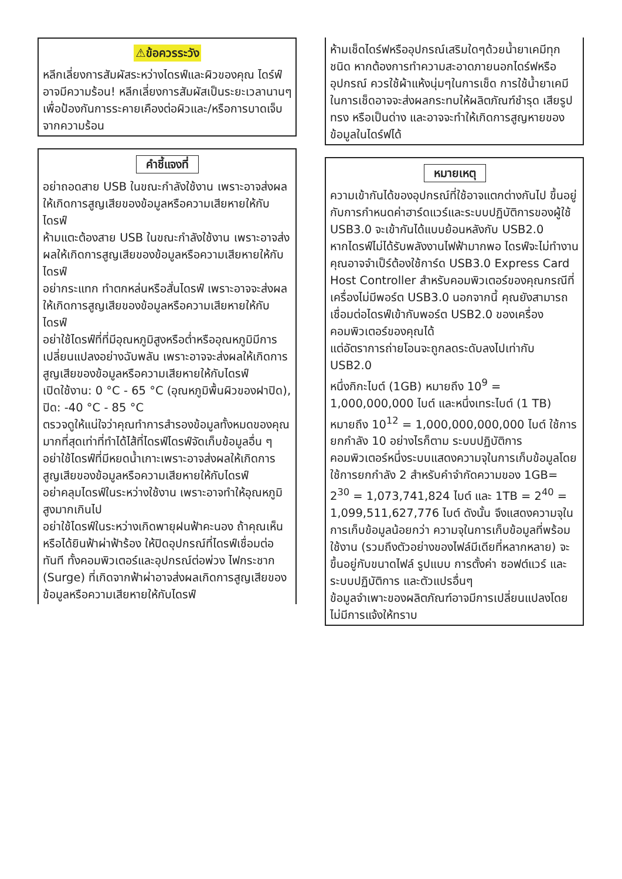⚠ข้อควรระวัง
หลีกเลี่ยงการสัมผัสระหว่างไดรฟ์และผิวของคุณ ไดร์ฟ์อาจมีความร้อน! หลีกเลี่ยงการสัมผัสเป็นระยะเวลานานๆ เพื่อป้องกันการระคายเคืองต่อผิวและ/หรือการบาดเจ็บจากความร้อน
คำชี้แจงที่
อย่าถอดสาย USB ในขณะกำลังใช้งาน เพราะอาจส่งผลให้เกิดการสูญเสียของข้อมูลหรือความเสียหายให้กับไดรฟ์
ห้ามแตะต้องสาย USB ในขณะกำลังใช้งาน เพราะอาจส่งผลให้เกิดการสูญเสียของข้อมูลหรือความเสียหายให้กับไดรฟ์
อย่ากระแทก ทำตกหล่นหรือสั่นไดรฟ์ เพราะอาจจะส่งผลให้เกิดการสูญเสียของข้อมูลหรือความเสียหายให้กับไดรฟ์
อย่าใช้ไดรฟ์ที่ที่มีอุณหภูมิสูงหรือต่ำหรืออุณหภูมิมีการเปลี่ยนแปลงอย่างฉับพลัน เพราะอาจจะส่งผลให้เกิดการสูญเสียของข้อมูลหรือความเสียหายให้กับไดรฟ์
เปิดใช้งาน: 0 °C - 65 °C (อุณหภูมิพื้นผิวของฝาปิด), ปิด: -40 °C - 85 °C
ตรวจดูให้แน่ใจว่าคุณทำการสำรองข้อมูลทั้งหมดของคุณมากที่สุดเท่าที่ทำได้ไส้ที่ไดรฟ์ไดรฟ์จัดเก็บข้อมูลอื่น ๆ
อย่าใช้ไดรฟ์ที่มีหยดน้ำเกาะเพราะอาจส่งผลให้เกิดการสูญเสียของข้อมูลหรือความเสียหายให้กับไดรฟ์
อย่าคลุมไดรฟ์ในระหว่างใช้งาน เพราะอาจทำให้อุณหภูมิสูงมากเกินไป
อย่าใช้ไดรฟ์ในระหว่างเกิดพายุฝนฟ้าคะนอง ถ้าคุณเห็นหรือได้ยินฟ้าผ่าฟ้าร้อง ให้ปิดอุปกรณ์ที่ไดรฟ์เชื่อมต่อทันที ทั้งคอมพิวเตอร์และอุปกรณ์ต่อพ่วง ไฟกระชาก (Surge) ที่เกิดจากฟ้าผ่าอาจส่งผลเกิดการสูญเสียของข้อมูลหรือความเสียหายให้กับไดรฟ์
ห้ามเช็ดไดร์ฟหรืออุปกรณ์เสริมใดๆด้วยน้ำยาเคมีทุกชนิด หากต้องการทำความสะอาดภายนอกไดร์ฟหรืออุปกรณ์ ควรใช้ผ้าแห้งนุ่มๆในการเช็ด การใช้น้ำยาเคมีในการเช็ดอาจจะส่งผลกระทบให้ผลิตภัณฑ์ชำรุด เสียรูปทรง หรือเป็นด่าง และอาจจะทำให้เกิดการสูญหายของข้อมูลในไดร์ฟได้
หมายเหตุ
ความเข้ากันได้ของอุปกรณ์ที่ใช้อาจแตกต่างกันไป ขึ้นอยู่กับการกำหนดค่าฮาร์ดแวร์และระบบปฏิบัติการของผู้ใช้
USB3.0 จะเข้ากันได้แบบย้อนหลังกับ USB2.0
หากไดรฟ์ไม่ได้รับพลังงานไฟฟ้ามากพอ ไดรฟ์จะไม่ทำงาน
คุณอาจจำเป็ร์ต้องใช้การ์ด USB3.0 Express Card Host Controller สำหรับคอมพิวเตอร์ของคุณกรณีที่เครื่องไม่มีพอร์ต USB3.0 นอกจากนี้ คุณยังสามารถเชื่อมต่อไดรฟ์เข้ากับพอร์ต USB2.0 ของเครื่องคอมพิวเตอร์ของคุณได้
แต่อัตราการถ่ายโอนจะถูกลดระดับลงไปเท่ากับ USB2.0
หนึ่งกิกะไบต์ (1GB) หมายถึง 10<sup>9</sup> = 1,000,000,000 ไบต์ และหนึ่งเทระไบต์ (1 TB) หมายถึง 10<sup>12</sup> = 1,000,000,000,000 ไบต์ ใช้การยกกำลัง 10 อย่างไรก็ตาม ระบบปฏิบัติการคอมพิวเตอร์หนึ่งระบบแสดงความจุในการเก็บข้อมูลโดยใช้การยกกำลัง 2 สำหรับคำจำกัดความของ 1GB= 2<sup>30</sup> = 1,073,741,824 ไบต์ และ 1TB = 2<sup>40</sup> = 1,099,511,627,776 ไบต์ ดังนั้น จึงแสดงความจุในการเก็บข้อมูลน้อยกว่า ความจุในการเก็บข้อมูลที่พร้อมใช้งาน (รวมถึงตัวอย่างของไฟล์มีเดียที่หลากหลาย) จะขึ้นอยู่กับขนาดไฟล์ รูปแบบ การตั้งค่า ซอฟต์แวร์ และระบบปฏิบัติการ และตัวแปรอื่นๆ
ข้อมูลจำเพาะของผลิตภัณฑ์อาจมีการเปลี่ยนแปลงโดยไม่มีการแจ้งให้ทราบ